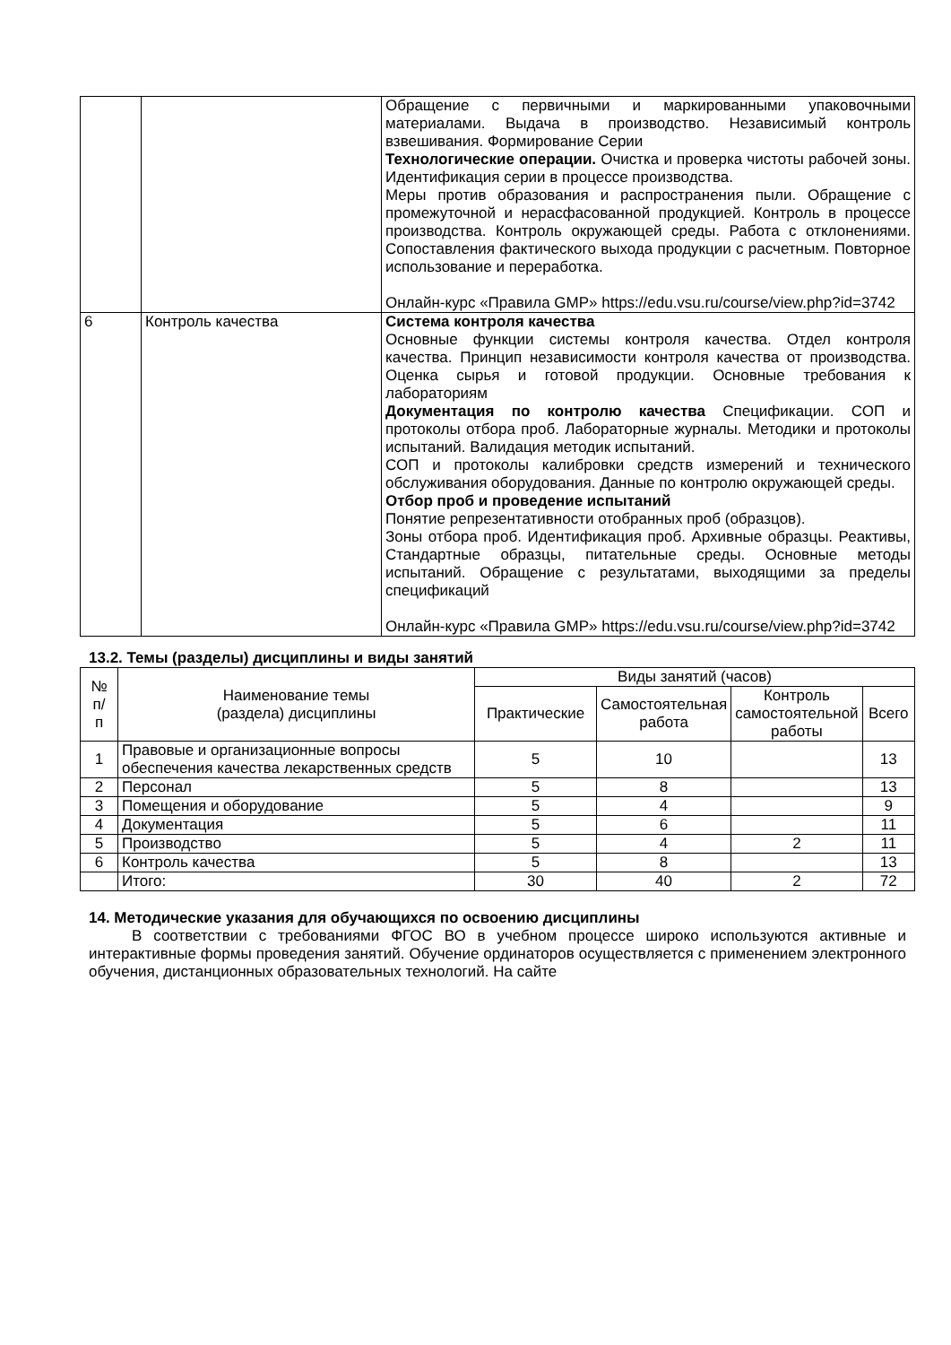| | | Обращение с первичными и маркированными упаковочными материалами. Выдача в производство. Независимый контроль взвешивания. Формирование Серии Технологические операции. Очистка и проверка чистоты рабочей зоны. Идентификация серии в процессе производства. Меры против образования и распространения пыли. Обращение с промежуточной и нерасфасованной продукцией. Контроль в процессе производства. Контроль окружающей среды. Работа с отклонениями. Сопоставления фактического выхода продукции с расчетным. Повторное использование и переработка. Онлайн-курс «Правила GMP» https://edu.vsu.ru/course/view.php?id=3742 |
| 6 | Контроль качества | Система контроля качества Основные функции системы контроля качества. Отдел контроля качества. Принцип независимости контроля качества от производства. Оценка сырья и готовой продукции. Основные требования к лабораториям Документация по контролю качества Спецификации. СОП и протоколы отбора проб. Лабораторные журналы. Методики и протоколы испытаний. Валидация методик испытаний. СОП и протоколы калибровки средств измерений и технического обслуживания оборудования. Данные по контролю окружающей среды. Отбор проб и проведение испытаний Понятие репрезентативности отобранных проб (образцов). Зоны отбора проб. Идентификация проб. Архивные образцы. Реактивы, Стандартные образцы, питательные среды. Основные методы испытаний. Обращение с результатами, выходящими за пределы спецификаций Онлайн-курс «Правила GMP» https://edu.vsu.ru/course/view.php?id=3742 |
13.2. Темы (разделы) дисциплины и виды занятий
| № п/ п | Наименование темы (раздела) дисциплины | Виды занятий (часов) | | | |
| --- | --- | --- | --- | --- | --- |
| | | Практические | Самостоятельная работа | Контроль самостоятельной работы | Всего |
| 1 | Правовые и организационные вопросы обеспечения качества лекарственных средств | 5 | 10 | | 13 |
| 2 | Персонал | 5 | 8 | | 13 |
| 3 | Помещения и оборудование | 5 | 4 | | 9 |
| 4 | Документация | 5 | 6 | | 11 |
| 5 | Производство | 5 | 4 | 2 | 11 |
| 6 | Контроль качества | 5 | 8 | | 13 |
| | Итого: | 30 | 40 | 2 | 72 |
14. Методические указания для обучающихся по освоению дисциплины
В соответствии с требованиями ФГОС ВО в учебном процессе широко используются активные и интерактивные формы проведения занятий. Обучение ординаторов осуществляется с применением электронного обучения, дистанционных образовательных технологий. На сайте